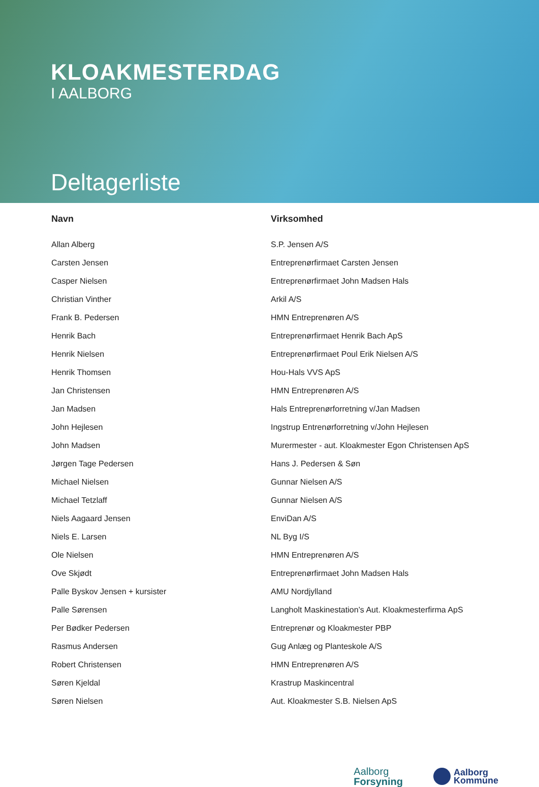KLOAKMESTERDAG
I AALBORG
Deltagerliste
| Navn | Virksomhed |
| --- | --- |
| Allan Alberg | S.P. Jensen A/S |
| Carsten Jensen | Entreprenørfirmaet Carsten Jensen |
| Casper Nielsen | Entreprenørfirmaet John Madsen Hals |
| Christian Vinther | Arkil A/S |
| Frank B. Pedersen | HMN Entreprenøren A/S |
| Henrik Bach | Entreprenørfirmaet Henrik Bach ApS |
| Henrik Nielsen | Entreprenørfirmaet Poul Erik Nielsen A/S |
| Henrik Thomsen | Hou-Hals VVS ApS |
| Jan Christensen | HMN Entreprenøren A/S |
| Jan Madsen | Hals Entreprenørforretning v/Jan Madsen |
| John Hejlesen | Ingstrup Entrenørforretning v/John Hejlesen |
| John Madsen | Murermester - aut. Kloakmester Egon Christensen ApS |
| Jørgen Tage Pedersen | Hans J. Pedersen & Søn |
| Michael Nielsen | Gunnar Nielsen A/S |
| Michael Tetzlaff | Gunnar Nielsen A/S |
| Niels Aagaard Jensen | EnviDan A/S |
| Niels E. Larsen | NL Byg I/S |
| Ole Nielsen | HMN Entreprenøren A/S |
| Ove Skjødt | Entreprenørfirmaet John Madsen Hals |
| Palle Byskov Jensen + kursister | AMU Nordjylland |
| Palle Sørensen | Langholt Maskinestation’s Aut. Kloakmesterfirma ApS |
| Per Bødker Pedersen | Entreprenør og Kloakmester PBP |
| Rasmus Andersen | Gug Anlæg og Planteskole A/S |
| Robert Christensen | HMN Entreprenøren A/S |
| Søren Kjeldal | Krastrup Maskincentral |
| Søren Nielsen | Aut. Kloakmester S.B. Nielsen ApS |
Aalborg
Forsyning
Aalborg
Kommune